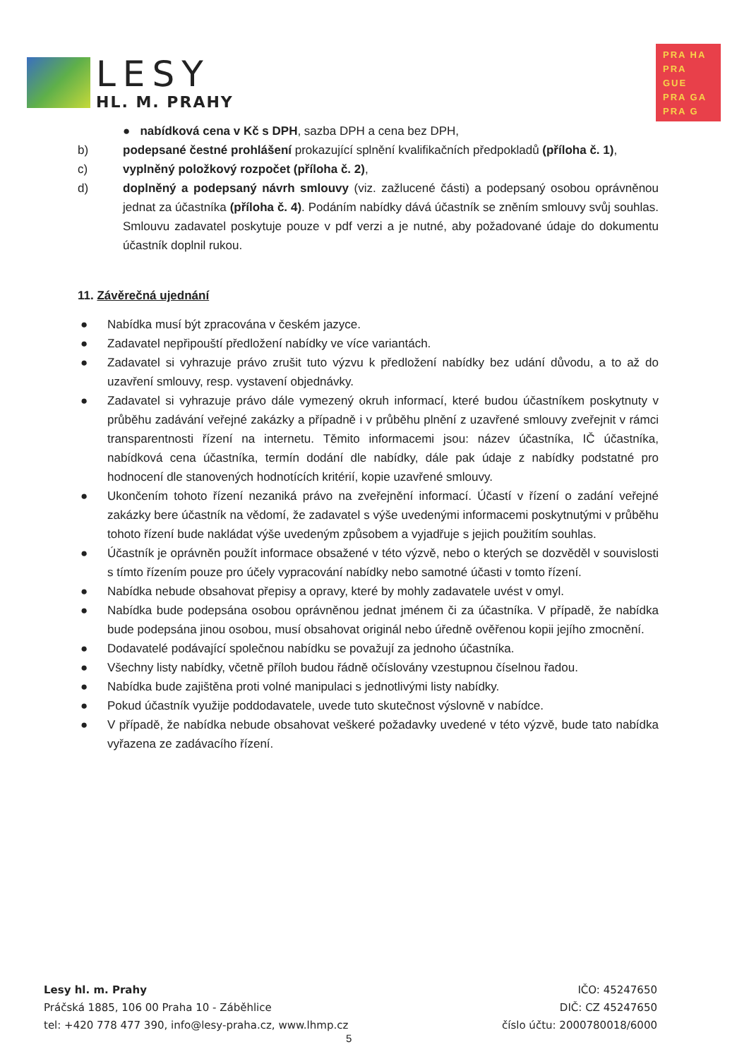LESY
HL. M. PRAHY
PRA HA
PRA GUE
PRA GA
PRA G
● nabídková cena v Kč s DPH, sazba DPH a cena bez DPH,
b) podepsané čestné prohlášení prokazující splnění kvalifikačních předpokladů (příloha č. 1),
c) vyplněný položkový rozpočet (příloha č. 2),
d) doplněný a podepsaný návrh smlouvy (viz. zažlucené části) a podepsaný osobou oprávněnou jednat za účastníka (příloha č. 4). Podáním nabídky dává účastník se zněním smlouvy svůj souhlas. Smlouvu zadavatel poskytuje pouze v pdf verzi a je nutné, aby požadované údaje do dokumentu účastník doplnil rukou.
11. Závěrečná ujednání
● Nabídka musí být zpracována v českém jazyce.
● Zadavatel nepřipouští předložení nabídky ve více variantách.
● Zadavatel si vyhrazuje právo zrušit tuto výzvu k předložení nabídky bez udání důvodu, a to až do uzavření smlouvy, resp. vystavení objednávky.
● Zadavatel si vyhrazuje právo dále vymezený okruh informací, které budou účastníkem poskytnuty v průběhu zadávání veřejné zakázky a případně i v průběhu plnění z uzavřené smlouvy zveřejnit v rámci transparentnosti řízení na internetu. Těmito informacemi jsou: název účastníka, IČ účastníka, nabídková cena účastníka, termín dodání dle nabídky, dále pak údaje z nabídky podstatné pro hodnocení dle stanovených hodnotících kritérií, kopie uzavřené smlouvy.
● Ukončením tohoto řízení nezaniká právo na zveřejnění informací. Účastí v řízení o zadání veřejné zakázky bere účastník na vědomí, že zadavatel s výše uvedenými informacemi poskytnutými v průběhu tohoto řízení bude nakládat výše uvedeným způsobem a vyjadřuje s jejich použitím souhlas.
● Účastník je oprávněn použít informace obsažené v této výzvě, nebo o kterých se dozvěděl v souvislosti s tímto řízením pouze pro účely vypracování nabídky nebo samotné účasti v tomto řízení.
● Nabídka nebude obsahovat přepisy a opravy, které by mohly zadavatele uvést v omyl.
● Nabídka bude podepsána osobou oprávněnou jednat jménem či za účastníka. V případě, že nabídka bude podepsána jinou osobou, musí obsahovat originál nebo úředně ověřenou kopii jejího zmocnění.
● Dodavatelé podávající společnou nabídku se považují za jednoho účastníka.
● Všechny listy nabídky, včetně příloh budou řádně očíslovány vzestupnou číselnou řadou.
● Nabídka bude zajištěna proti volné manipulaci s jednotlivými listy nabídky.
● Pokud účastník využije poddodavatele, uvede tuto skutečnost výslovně v nabídce.
● V případě, že nabídka nebude obsahovat veškeré požadavky uvedené v této výzvě, bude tato nabídka vyřazena ze zadávacího řízení.
Lesy hl. m. Prahy
Práčská 1885, 106 00 Praha 10 - Záběhlice
tel: +420 778 477 390, info@lesy-praha.cz, www.lhmp.cz
IČO: 45247650
DIČ: CZ 45247650
číslo účtu: 2000780018/6000
5